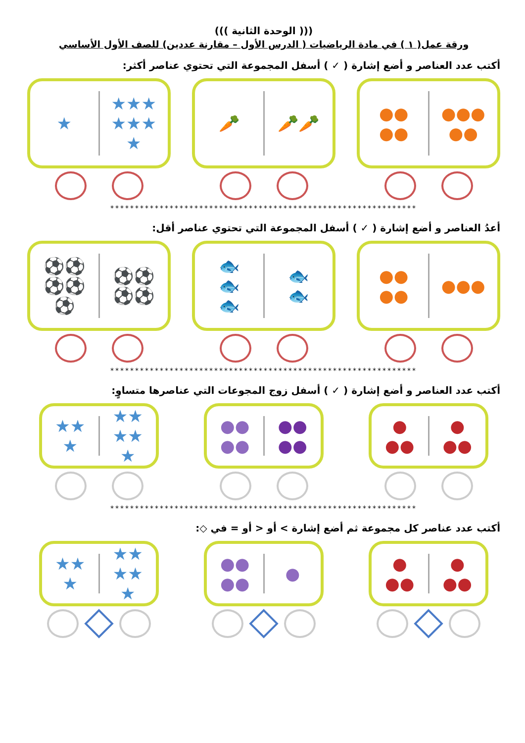((( الوحدة الثانية )))
ورقة عمل( ١ ) في مادة الرياضيات ( الدرس الأول – مقارنة عددين) للصف الأول الأساسي
أكتب عدد العناصر و أضع إشارة ( ✓ ) أسفل المجموعة التي تحتوي عناصر أكثر:
★
★★★
★★★
★
🥕 🥕🥕 ●●
●●
●●●
●●
**************************************************************
أعدُ العناصر و أضع إشارة ( ✓ ) أسفل المجموعة التي تحتوي عناصر أقل:
⚽⚽
⚽⚽
⚽
⚽⚽
⚽⚽
🐟
🐟
🐟
🐟
🐟
●●
●●
●●●
**************************************************************
أكتب عدد العناصر و أضع إشارة ( ✓ ) أسفل زوج المجوعات التي عناصرها متساوٍ:
★★
★
★★
★★
★
●●
●●
●●
●●
●
●●
●
●●
**************************************************************
أكتب عدد عناصر كل مجموعة ثم أضع إشارة > أو < أو = في ◇:
★★
★
★★
★★
★
●●
●●
●
●
●●
●
●●